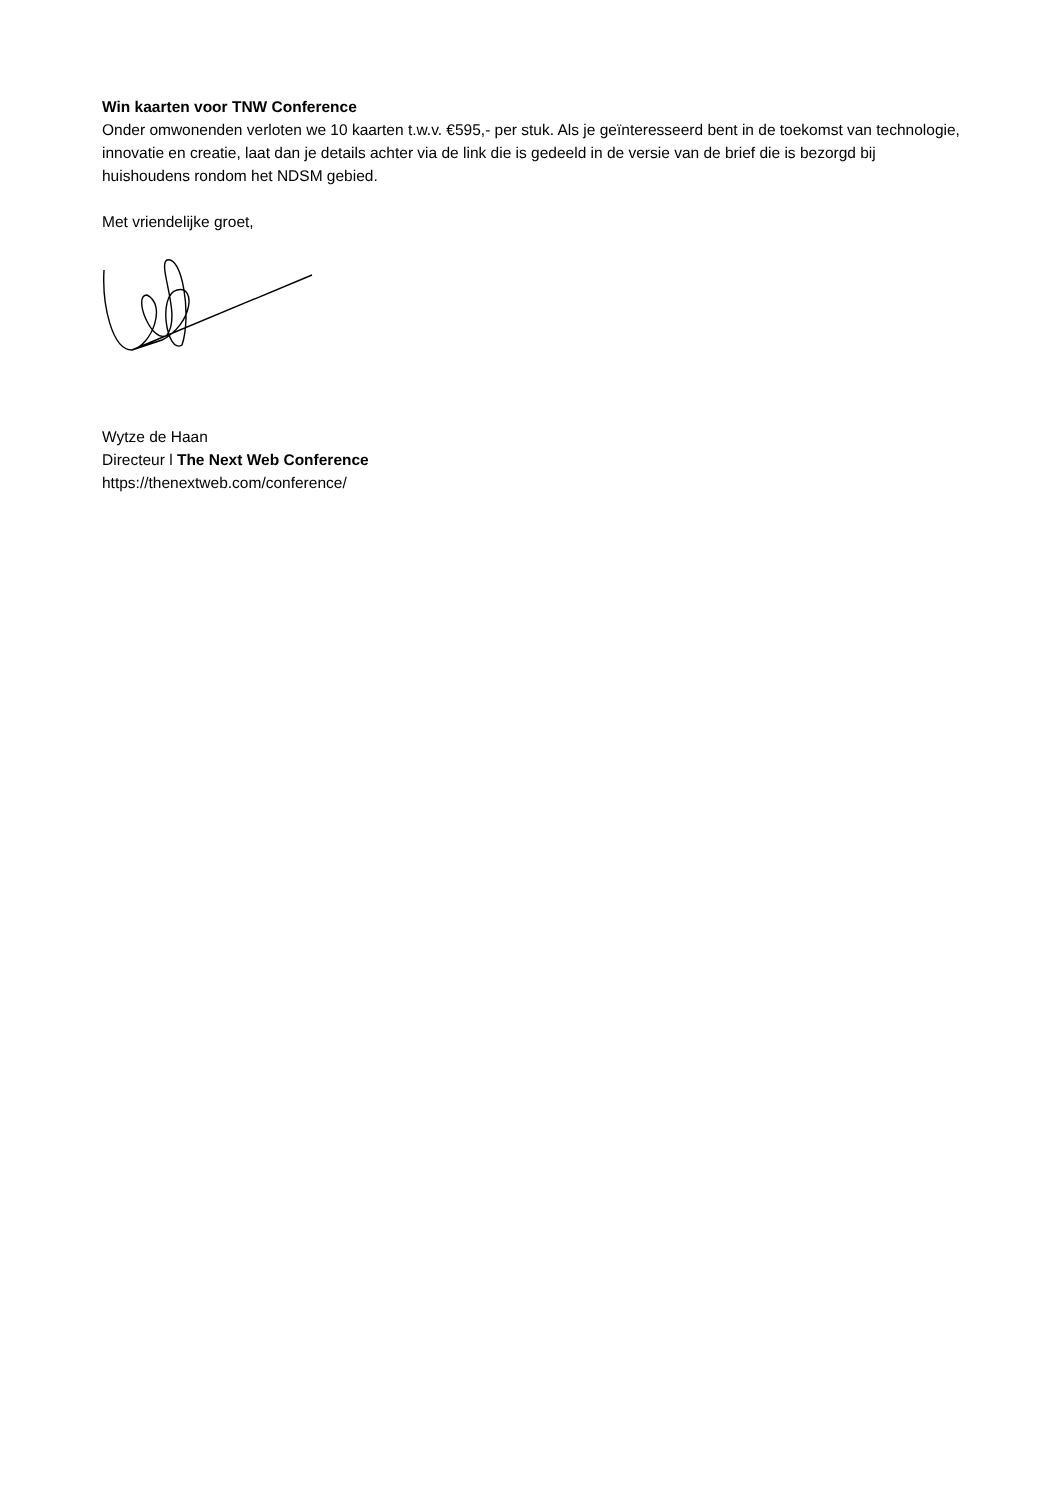Win kaarten voor TNW Conference
Onder omwonenden verloten we 10 kaarten t.w.v. €595,- per stuk. Als je geïnteresseerd bent in de toekomst van technologie, innovatie en creatie, laat dan je details achter via de link die is gedeeld in de versie van de brief die is bezorgd bij huishoudens rondom het NDSM gebied.
Met vriendelijke groet,
Wytze de Haan
Directeur l The Next Web Conference
https://thenextweb.com/conference/